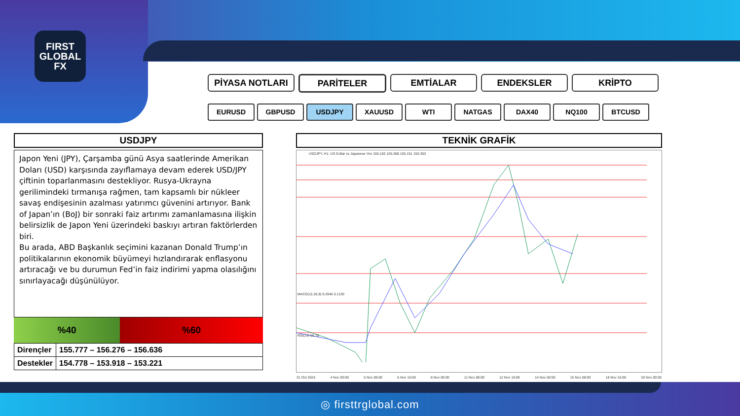FIRST
GLOBAL
FX
PİYASA NOTLARI PARİTELER EMTİALAR ENDEKSLER KRİPTO
EURUSD GBPUSD USDJPY XAUUSD WTI NATGAS DAX40 NQ100 BTCUSD
USDJPY
Japon Yeni (JPY), Çarşamba günü Asya saatlerinde Amerikan Doları (USD) karşısında zayıflamaya devam ederek USD/JPY çiftinin toparlanmasını destekliyor. Rusya-Ukrayna gerilimindeki tırmanışa rağmen, tam kapsamlı bir nükleer savaş endişesinin azalması yatırımcı güvenini artırıyor. Bank of Japan’ın (BoJ) bir sonraki faiz artırımı zamanlamasına ilişkin belirsizlik de Japon Yeni üzerindeki baskıyı artıran faktörlerden biri.
Bu arada, ABD Başkanlık seçimini kazanan Donald Trump’ın politikalarının ekonomik büyümeyi hızlandırarak enflasyonu artıracağı ve bu durumun Fed’in faiz indirimi yapma olasılığını sınırlayacağı düşünülüyor.
%40 %60
| Dirençler | 155.777 – 156.276 – 156.636 |
| Destekler | 154.778 – 153.918 – 153.221 |
TEKNİK GRAFİK
USDJPY, H1: US Dollar vs Japanese Yen 155.182 155.388 155.151 155.353
MACD(12,26,9) 0.2045 0.1130
RSI(14) 66.75
31 Oct 2024 4 Nov 00:00 5 Nov 08:00 6 Nov 16:00 8 Nov 00:00 11 Nov 08:00 12 Nov 16:00 14 Nov 00:00 15 Nov 08:00 18 Nov 16:00 20 Nov 00:00
◎ firsttrglobal.com